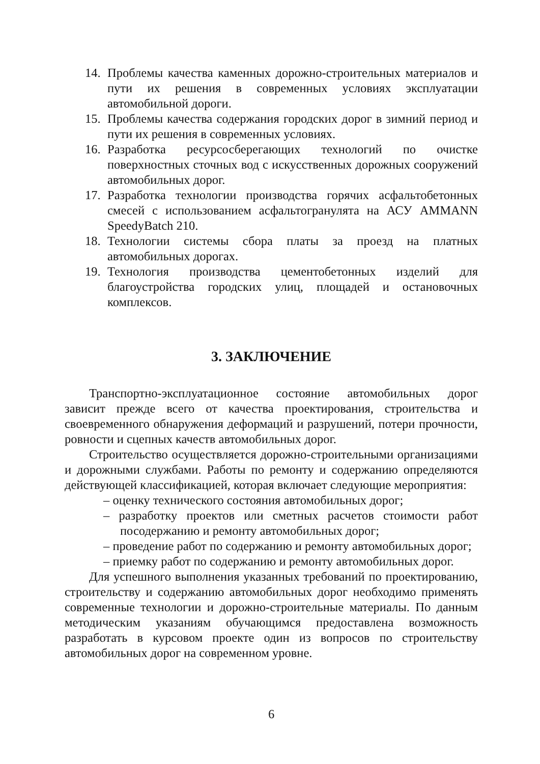14. Проблемы качества каменных дорожно-строительных материалов и пути их решения в современных условиях эксплуатации автомобильной дороги.
15. Проблемы качества содержания городских дорог в зимний период и пути их решения в современных условиях.
16. Разработка ресурсосберегающих технологий по очистке поверхностных сточных вод с искусственных дорожных сооружений автомобильных дорог.
17. Разработка технологии производства горячих асфальтобетонных смесей с использованием асфальтогранулята на АСУ AMMANN SpeedyBatch 210.
18. Технологии системы сбора платы за проезд на платных автомобильных дорогах.
19. Технология производства цементобетонных изделий для благоустройства городских улиц, площадей и остановочных комплексов.
3. ЗАКЛЮЧЕНИЕ
Транспортно-эксплуатационное состояние автомобильных дорог зависит прежде всего от качества проектирования, строительства и своевременного обнаружения деформаций и разрушений, потери прочности, ровности и сцепных качеств автомобильных дорог.
Строительство осуществляется дорожно-строительными организациями и дорожными службами. Работы по ремонту и содержанию определяются действующей классификацией, которая включает следующие мероприятия:
– оценку технического состояния автомобильных дорог;
– разработку проектов или сметных расчетов стоимости работ посодержанию и ремонту автомобильных дорог;
– проведение работ по содержанию и ремонту автомобильных дорог;
– приемку работ по содержанию и ремонту автомобильных дорог.
Для успешного выполнения указанных требований по проектированию, строительству и содержанию автомобильных дорог необходимо применять современные технологии и дорожно-строительные материалы. По данным методическим указаниям обучающимся предоставлена возможность разработать в курсовом проекте один из вопросов по строительству автомобильных дорог на современном уровне.
6